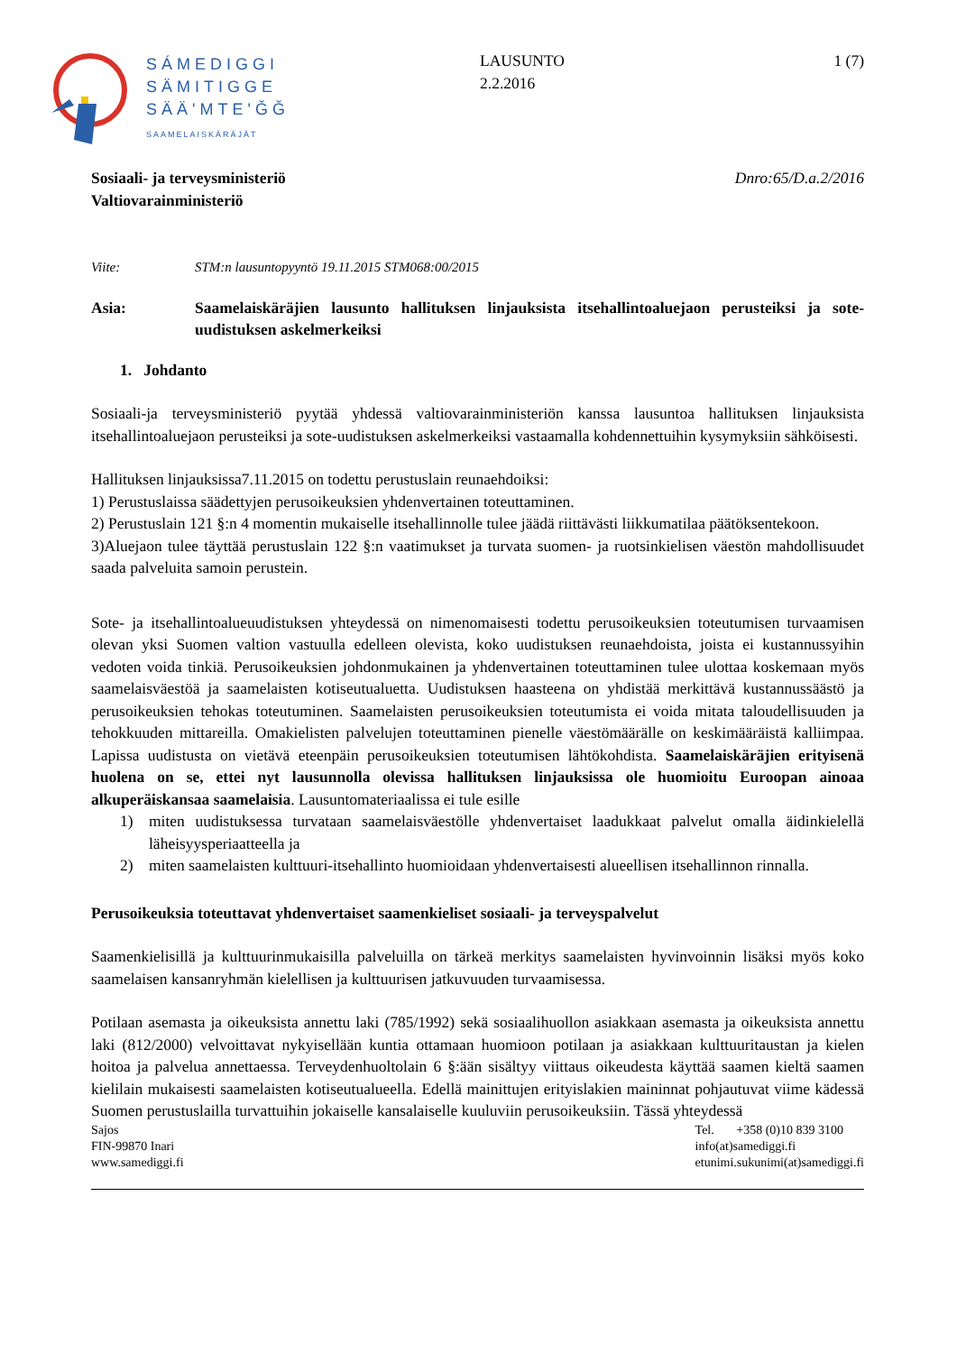SÁMEDIGGI
SÄMITIGGE
SÄÄ'MTE'ǦǦ
SAAMELAISKÄRÄJÄT
LAUSUNTO
2.2.2016
1 (7)
Sosiaali- ja terveysministeriö
Valtiovarainministeriö Dnro:65/D.a.2/2016
Viite: STM:n lausuntopyyntö 19.11.2015 STM068:00/2015
Asia: Saamelaiskäräjien lausunto hallituksen linjauksista itsehallintoaluejaon perusteiksi ja sote-uudistuksen askelmerkeiksi
1. Johdanto
Sosiaali-ja terveysministeriö pyytää yhdessä valtiovarainministeriön kanssa lausuntoa hallituksen linjauksista itsehallintoaluejaon perusteiksi ja sote-uudistuksen askelmerkeiksi vastaamalla kohdennettuihin kysymyksiin sähköisesti.
Hallituksen linjauksissa7.11.2015 on todettu perustuslain reunaehdoiksi:
1) Perustuslaissa säädettyjen perusoikeuksien yhdenvertainen toteuttaminen.
2) Perustuslain 121 §:n 4 momentin mukaiselle itsehallinnolle tulee jäädä riittävästi liikkumatilaa päätöksentekoon.
3)Aluejaon tulee täyttää perustuslain 122 §:n vaatimukset ja turvata suomen- ja ruotsinkielisen väestön mahdollisuudet saada palveluita samoin perustein.
Sote- ja itsehallintoalueuudistuksen yhteydessä on nimenomaisesti todettu perusoikeuksien toteutumisen turvaamisen olevan yksi Suomen valtion vastuulla edelleen olevista, koko uudistuksen reunaehdoista, joista ei kustannussyihin vedoten voida tinkiä. Perusoikeuksien johdonmukainen ja yhdenvertainen toteuttaminen tulee ulottaa koskemaan myös saamelaisväestöä ja saamelaisten kotiseutualuetta. Uudistuksen haasteena on yhdistää merkittävä kustannussäästö ja perusoikeuksien tehokas toteutuminen. Saamelaisten perusoikeuksien toteutumista ei voida mitata taloudellisuuden ja tehokkuuden mittareilla. Omakielisten palvelujen toteuttaminen pienelle väestömäärälle on keskimääräistä kalliimpaa. Lapissa uudistusta on vietävä eteenpäin perusoikeuksien toteutumisen lähtökohdista. Saamelaiskäräjien erityisenä huolena on se, ettei nyt lausunnolla olevissa hallituksen linjauksissa ole huomioitu Euroopan ainoaa alkuperäiskansaa saamelaisia. Lausuntomateriaalissa ei tule esille
1) miten uudistuksessa turvataan saamelaisväestölle yhdenvertaiset laadukkaat palvelut omalla äidinkielellä läheisyysperiaatteella ja
2) miten saamelaisten kulttuuri-itsehallinto huomioidaan yhdenvertaisesti alueellisen itsehallinnon rinnalla.
Perusoikeuksia toteuttavat yhdenvertaiset saamenkieliset sosiaali- ja terveyspalvelut
Saamenkielisillä ja kulttuurinmukaisilla palveluilla on tärkeä merkitys saamelaisten hyvinvoinnin lisäksi myös koko saamelaisen kansanryhmän kielellisen ja kulttuurisen jatkuvuuden turvaamisessa.
Potilaan asemasta ja oikeuksista annettu laki (785/1992) sekä sosiaalihuollon asiakkaan asemasta ja oikeuksista annettu laki (812/2000) velvoittavat nykyisellään kuntia ottamaan huomioon potilaan ja asiakkaan kulttuuritaustan ja kielen hoitoa ja palvelua annettaessa. Terveydenhuoltolain 6 §:ään sisältyy viittaus oikeudesta käyttää saamen kieltä saamen kielilain mukaisesti saamelaisten kotiseutualueella. Edellä mainittujen erityislakien maininnat pohjautuvat viime kädessä Suomen perustuslailla turvattuihin jokaiselle kansalaiselle kuuluviin perusoikeuksiin. Tässä yhteydessä
Sajos
FIN-99870 Inari
www.samediggi.fi
Tel. +358 (0)10 839 3100
info(at)samediggi.fi
etunimi.sukunimi(at)samediggi.fi